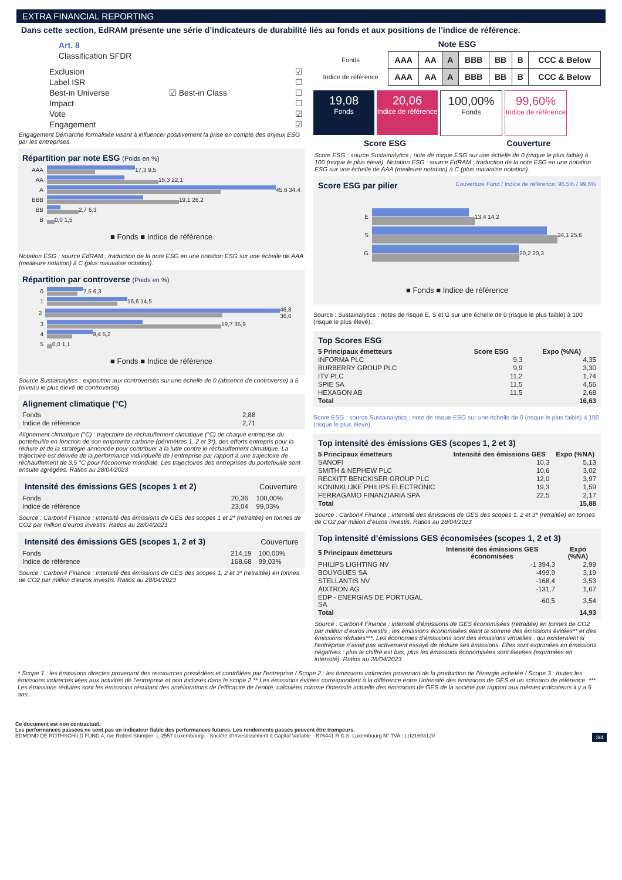EXTRA FINANCIAL REPORTING
Dans cette section, EdRAM présente une série d’indicateurs de durabilité liés au fonds et aux positions de l’indice de référence.
Art. 8
Classification SFDR
| Exclusion | | ☑ |
| Label ISR | | ☐ |
| Best-in Universe | ☑ Best-in Class | ☐ |
| Impact | | ☐ |
| Vote | | ☑ |
| Engagement | | ☑ |
Engagement Démarche formalisée visant à influencer positivement la prise en compte des enjeux ESG par les entreprises.
Répartition par note ESG (Poids en %)
AAA
17,3 9,5
AA
15,3 22,1
A
45,6 34,4
BBB
19,1 26,2
BB
2,7 6,3
B
0,0 1,5
■ Fonds ■ Indice de référence
Notation ESG : source EdRAM ; traduction de la note ESG en une notation ESG sur une échelle de AAA (meilleure notation) à C (plus mauvaise notation).
Répartition par controverse (Poids en %)
0
7,5 6,3
1
16,6 14,5
2
46,8 36,6
3
19,7 35,9
4
9,4 5,2
5
0,0 1,1
■ Fonds ■ Indice de référence
Source Sustainalytics : exposition aux controverses sur une échelle de 0 (absence de controverse) à 5 (niveau le plus élevé de controverse).
Alignement climatique (°C)
| Fonds | 2,88 |
| Indice de référence | 2,71 |
Alignement climatique (°C) : trajectoire de réchauffement climatique (°C) de chaque entreprise du portefeuille en fonction de son empreinte carbone (périmètres 1, 2 et 3*), des efforts entrepris pour la réduire et de la stratégie annoncée pour contribuer à la lutte contre le réchauffement climatique. La trajectoire est dérivée de la performance individuelle de l’entreprise par rapport à une trajectoire de réchauffement de 3,5 °C pour l’économie mondiale. Les trajectoires des entreprises du portefeuille sont ensuite agrégées. Ratios au 28/04/2023
| Intensité des émissions GES (scopes 1 et 2) | | Couverture |
| --- | --- | --- |
| Fonds | 20,36 | 100,00% |
| Indice de référence | 23,04 | 99,03% |
Source : Carbon4 Finance ; intensité des émissions de GES des scopes 1 et 2* (retraitée) en tonnes de CO2 par million d’euros investis. Ratios au 28/04/2023
| Intensité des émissions GES (scopes 1, 2 et 3) | | Couverture |
| --- | --- | --- |
| Fonds | 214,19 | 100,00% |
| Indice de référence | 168,68 | 99,03% |
Source : Carbon4 Finance ; intensité des émissions de GES des scopes 1, 2 et 3* (retraitée) en tonnes de CO2 par million d’euros investis. Ratios au 28/04/2023
Note ESG
| Fonds | AAA | AA | A | BBB | BB | B | CCC & Below |
| Indice de référence | AAA | AA | A | BBB | BB | B | CCC & Below |
19,08 Fonds 20,06 Indice de référence 100,00% Fonds 99,60% Indice de référence
Score ESG Couverture
Score ESG : source Sustainalytics ; note de risque ESG sur une échelle de 0 (risque le plus faible) à 100 (risque le plus élevé). Notation ESG : source EdRAM ; traduction de la note ESG en une notation ESG sur une échelle de AAA (meilleure notation) à C (plus mauvaise notation).
Score ESG par pilier Couverture Fund / Indice de référence: 96.5% / 99.6%
E
13,4 14,2
S
24,1 25,6
G
20,2 20,3
■ Fonds ■ Indice de référence
Source : Sustainalytics ; notes de risque E, S et G sur une échelle de 0 (risque le plus faible) à 100 (risque le plus élevé).
Top Scores ESG
| 5 Principaux émetteurs | Score ESG | Expo (%NA) |
| --- | --- | --- |
| INFORMA PLC | 9,3 | 4,35 |
| BURBERRY GROUP PLC | 9,9 | 3,30 |
| ITV PLC | 11,2 | 1,74 |
| SPIE SA | 11,5 | 4,56 |
| HEXAGON AB | 11,5 | 2,68 |
| Total | | 16,63 |
Score ESG : source Sustainalytics ; note de risque ESG sur une échelle de 0 (risque le plus faible) à 100 (risque le plus élevé).
Top intensité des émissions GES (scopes 1, 2 et 3)
| 5 Principaux émetteurs | Intensité des émissions GES | Expo (%NA) |
| --- | --- | --- |
| SANOFI | 10,3 | 5,13 |
| SMITH & NEPHEW PLC | 10,6 | 3,02 |
| RECKITT BENCKISER GROUP PLC | 12,0 | 3,97 |
| KONINKLIJKE PHILIPS ELECTRONIC | 19,3 | 1,59 |
| FERRAGAMO FINANZIARIA SPA | 22,5 | 2,17 |
| Total | | 15,88 |
Source : Carbon4 Finance ; intensité des émissions de GES des scopes 1, 2 et 3* (retraitée) en tonnes de CO2 par million d’euros investis. Ratios au 28/04/2023
Top intensité d’émissions GES économisées (scopes 1, 2 et 3)
| 5 Principaux émetteurs | Intensité des émissions GES économisées | Expo (%NA) |
| --- | --- | --- |
| PHILIPS LIGHTING NV | -1 394,3 | 2,99 |
| BOUYGUES SA | -499,9 | 3,19 |
| STELLANTIS NV | -168,4 | 3,53 |
| AIXTRON AG | -131,7 | 1,67 |
| EDP - ENERGIAS DE PORTUGAL SA | -60,5 | 3,54 |
| Total | | 14,93 |
Source : Carbon4 Finance ; intensité d’émissions de GES économisées (retraitée) en tonnes de CO2 par million d’euros investis ; les émissions économisées étant la somme des émissions évitées** et des émissions réduites***. Les économies d’émissions sont des émissions virtuelles , qui existeraient si l’entreprise n’avait pas activement essayé de réduire ses émissions. Elles sont exprimées en émissions négatives ; plus le chiffre est bas, plus les émissions économisées sont élevées (exprimées en intensité). Ratios au 28/04/2023
* Scope 1 : les émissions directes provenant des ressources possédées et contrôlées par l’entreprise / Scope 2 : les émissions indirectes provenant de la production de l’énergie achetée / Scope 3 : toutes les émissions indirectes liées aux activités de l’entreprise et non incluses dans le scope 2 ** Les émissions évitées correspondent à la différence entre l’intensité des émissions de GES et un scénario de référence. *** Les émissions réduites sont les émissions résultant des améliorations de l’efficacité de l’entité, calculées comme l’intensité actuelle des émissions de GES de la société par rapport aux mêmes indicateurs il y a 5 ans.
Ce document est non contractuel.
Les performances passées ne sont pas un indicateur fiable des performances futures. Les rendements passés peuvent être trompeurs.
EDMOND DE ROTHSCHILD FUND 4, rue Robert Stumper- L-2557 Luxembourg. - Société d’Investissement à Capital Variable - B76441 R.C.S. Luxembourg N° TVA : LU21693120 3/4